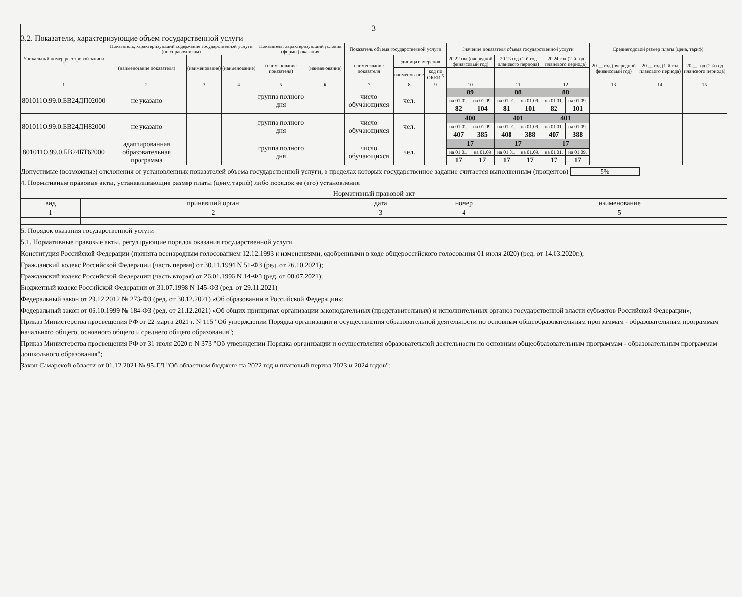3
3.2. Показатели, характеризующие объем государственной услуги
| Уникальный номер реестровой записи <sup>4</sup> | Показатель, характеризующий содержание государственной услуги (по справочникам) | | | Показатель, характеризующий условия (формы) оказания | | Показатель объема государственной услуги | | | Значение показателя объема государственной услуги | | | | | | Среднегодовой размер платы (цена, тариф) | | |
| --- | --- | --- | --- | --- | --- | --- | --- | --- | --- | --- | --- | --- | --- | --- | --- | --- | --- |
| | (наименование показателя) | (наименование) | (наименование) | (наименование показателя) | (наименование) | наименование показателя | единица измерения | | 20 22 год (очередной финансовый год) | | 20 23 год (1-й год планового периода) | | 20 24 год (2-й год планового периода) | | 20 __ год (очередной финансовый год) | 20 __ год (1-й год планового периода) | 20 __ год (2-й год планового периода) |
| | | | | | | | наименование | код по ОКЕИ <sup>5</sup> | | | | | | | | | |
| 1 | 2 | 3 | 4 | 5 | 6 | 7 | 8 | 9 | 10 | | 11 | | 12 | | 13 | 14 | 15 |
| 801011О.99.0.БВ24ДП02000 | не указано | | | группа полного дня | | число обучающихся | чел. | | 89 | | 88 | | 88 | | | | |
| | | | | | | | | | на 01.01. | на 01.09. | на 01.01. | на 01.09. | на 01.01. | на 01.09. | | | |
| | | | | | | | | | 82 | 104 | 81 | 101 | 82 | 101 | | | |
| 801011О.99.0.БВ24ДН82000 | не указано | | | группа полного дня | | число обучающихся | чел. | | 400 | | 401 | | 401 | | | | |
| | | | | | | | | | на 01.01. | на 01.09. | на 01.01. | на 01.09. | на 01.01. | на 01.09. | | | |
| | | | | | | | | | 407 | 385 | 408 | 388 | 407 | 388 | | | |
| 801011О.99.0.БВ24БТ62000 | адаптированная образовательная программа | | | группа полного дня | | число обучающихся | чел. | | 17 | | 17 | | 17 | | | | |
| | | | | | | | | | на 01.01. | на 01.09 | на 01.01. | на 01.09. | на 01.01. | на 01.09. | | | |
| | | | | | | | | | 17 | 17 | 17 | 17 | 17 | 17 | | | |
Допустимые (возможные) отклонения от установленных показателей объема государственной услуги, в пределах которых государственное задание считается выполненным (процентов) 5%
4. Нормативные правовые акты, устанавливающие размер платы (цену, тариф) либо порядок ее (его) установления
| Нормативный правовой акт | | | | |
| --- | --- | --- | --- | --- |
| вид | принявший орган | дата | номер | наименование |
| 1 | 2 | 3 | 4 | 5 |
5. Порядок оказания государственной услуги
5.1. Нормативные правовые акты, регулирующие порядок оказания государственной услуги
Конституция Российской Федерации (принята всенародным голосованием 12.12.1993 и изменениями, одобренными в ходе общероссийского голосования 01 июля 2020) (ред. от 14.03.2020г.);
Гражданский кодекс Российской Федерации (часть первая) от 30.11.1994 N 51-ФЗ (ред. от 26.10.2021);
Гражданский кодекс Российской Федерации (часть вторая) от 26.01.1996 N 14-ФЗ (ред. от 08.07.2021);
Бюджетный кодекс Российской Федерации от 31.07.1998 N 145-ФЗ (ред. от 29.11.2021);
Федеральный закон от 29.12.2012 № 273-ФЗ (ред. от 30.12.2021) «Об образовании в Российской Федерации»;
Федеральный закон от 06.10.1999 № 184-ФЗ (ред. от 21.12.2021) «Об общих принципах организации законодательных (представительных) и исполнительных органов государственной власти субъектов Российской Федерации»;
Приказ Министерства просвещения РФ от 22 марта 2021 г. N 115 "Об утверждении Порядка организации и осуществления образовательной деятельности по основным общеобразовательным программам - образовательным программам начального общего, основного общего и среднего общего образования";
Приказ Министерства просвещения РФ от 31 июля 2020 г. N 373 "Об утверждении Порядка организации и осуществления образовательной деятельности по основным общеобразовательным программам - образовательным программам дошкольного образования";
Закон Самарской области от 01.12.2021 № 95-ГД "Об областном бюджете на 2022 год и плановый период 2023 и 2024 годов";